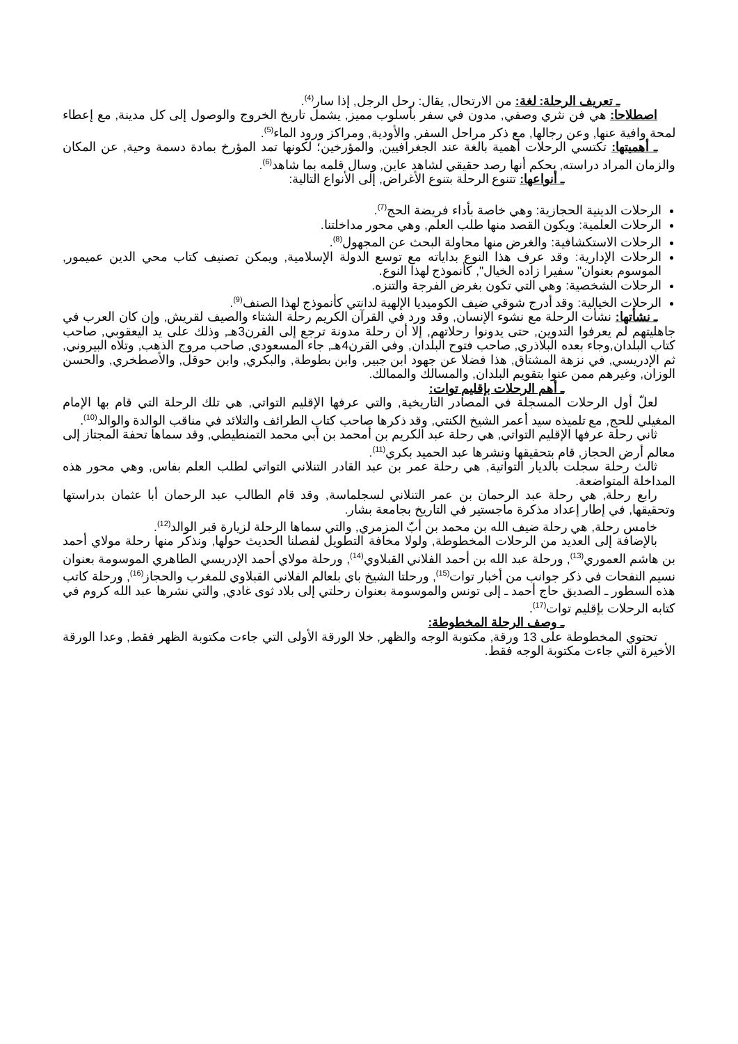ـ تعريف الرحلة: لغة: من الارتحال, يقال: رحل الرجل, إذا سار<sup>(4)</sup>.
اصطلاحا: هي فن نثري وصفي, مدون في سفر بأسلوب مميز, يشمل تاريخ الخروج والوصول إلى كل مدينة, مع إعطاء لمحة وافية عنها, وعن رجالها, مع ذكر مراحل السفر, والأودية, ومراكز ورود الماء<sup>(5)</sup>.
ـ أهميتها: تكتسي الرحلات أهمية بالغة عند الجغرافيين, والمؤرخين؛ لكونها تمد المؤرخ بمادة دسمة وحية, عن المكان والزمان المراد دراسته, بحكم أنها رصد حقيقي لشاهد عاين, وسال قلمه بما شاهد<sup>(6)</sup>.
ـ أنواعها: تتنوع الرحلة بتنوع الأغراض, إلى الأنواع التالية:
الرحلات الدينية الحجازية: وهي خاصة بأداء فريضة الحج<sup>(7)</sup>.
الرحلات العلمية: ويكون القصد منها طلب العلم, وهي محور مداخلتنا.
الرحلات الاستكشافية: والغرض منها محاولة البحث عن المجهول<sup>(8)</sup>.
الرحلات الإدارية: وقد عرف هذا النوع بداياته مع توسع الدولة الإسلامية, ويمكن تصنيف كتاب محي الدين عميمور, الموسوم بعنوان" سفيرا زاده الخيال", كأنموذج لهذا النوع.
الرحلات الشخصية: وهي التي تكون بغرض الفرجة والتنزه.
الرحلات الخيالية: وقد أدرج شوقي ضيف الكوميديا الإلهية لدانتي كأنموذج لهذا الصنف<sup>(9)</sup>.
ـ نشأتها: نشأت الرحلة مع نشوء الإنسان, وقد ورد في القرآن الكريم رحلة الشتاء والصيف لقريش, وإن كان العرب في جاهليتهم لم يعرفوا التدوين, حتى يدونوا رحلاتهم, إلا أن رحلة مدونة ترجع إلى القرن3هـ, وذلك على يد اليعقوبي, صاحب كتاب البلدان,وجاء بعده البلاذري, صاحب فتوح البلدان, وفي القرن4هـ, جاء المسعودي, صاحب مروج الذهب, وتلاه البيروني, ثم الإدريسي, في نزهة المشتاق, هذا فضلا عن جهود ابن جبير, وابن بطوطة, والبكري, وابن حوقل, والأصطخري, والحسن الوزان, وغيرهم ممن عنوا بتقويم البلدان, والمسالك والممالك.
ـ أهم الرحلات بإقليم توات:
لعلّ أول الرحلات المسجلة في المصادر التاريخية, والتي عرفها الإقليم التواتي, هي تلك الرحلة التي قام بها الإمام المغيلي للحج, مع تلميذه سيد أعمر الشيخ الكنتي, وقد ذكرها صاحب كتاب الطرائف والتلائد في مناقب الوالدة والوالد<sup>(10)</sup>.
ثاني رحلة عرفها الإقليم التواتي, هي رحلة عبد الكريم بن أمحمد بن أبي محمد التمنطيطي, وقد سماها تحفة المجتاز إلى معالم أرض الحجاز, قام بتحقيقها ونشرها عبد الحميد بكري<sup>(11)</sup>.
ثالث رحلة سجلت بالديار التواتية, هي رحلة عمر بن عبد القادر التنلاني التواتي لطلب العلم بفاس, وهي محور هذه المداخلة المتواضعة.
رابع رحلة, هي رحلة عبد الرحمان بن عمر التنلاني لسجلماسة, وقد قام الطالب عبد الرحمان أبا عثمان بدراستها وتحقيقها, في إطار إعداد مذكرة ماجستير في التاريخ بجامعة بشار.
خامس رحلة, هي رحلة ضيف الله بن محمد بن أبّ المزمري, والتي سماها الرحلة لزيارة قبر الوالد<sup>(12)</sup>.
بالإضافة إلى العديد من الرحلات المخطوطة, ولولا مخافة التطويل لفصلنا الحديث حولها, ونذكر منها رحلة مولاي أحمد بن هاشم العموري<sup>(13)</sup>, ورحلة عبد الله بن أحمد الفلاني القبلاوي<sup>(14)</sup>, ورحلة مولاي أحمد الإدريسي الطاهري الموسومة بعنوان نسيم النفحات في ذكر جوانب من أخبار توات<sup>(15)</sup>, ورحلتا الشيخ باي بلعالم الفلاني القبلاوي للمغرب والحجاز<sup>(16)</sup>, ورحلة كاتب هذه السطور ـ الصديق حاج أحمد ـ إلى تونس والموسومة بعنوان رحلتي إلى بلاد ثوى غادي, والتي نشرها عبد الله كروم في كتابه الرحلات بإقليم توات<sup>(17)</sup>.
ـ وصف الرحلة المخطوطة:
تحتوي المخطوطة على 13 ورقة, مكتوبة الوجه والظهر, خلا الورقة الأولى التي جاءت مكتوبة الظهر فقط, وعدا الورقة الأخيرة التي جاءت مكتوبة الوجه فقط.